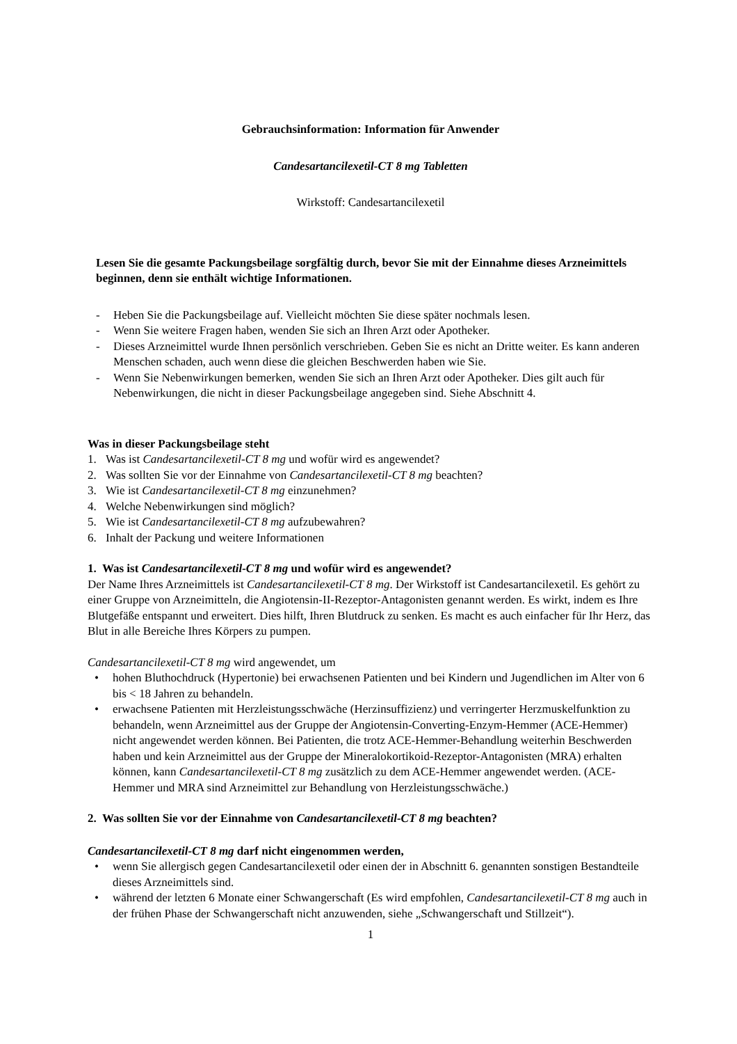Gebrauchsinformation: Information für Anwender
Candesartancilexetil-CT 8 mg Tabletten
Wirkstoff: Candesartancilexetil
Lesen Sie die gesamte Packungsbeilage sorgfältig durch, bevor Sie mit der Einnahme dieses Arzneimittels beginnen, denn sie enthält wichtige Informationen.
- Heben Sie die Packungsbeilage auf. Vielleicht möchten Sie diese später nochmals lesen.
- Wenn Sie weitere Fragen haben, wenden Sie sich an Ihren Arzt oder Apotheker.
- Dieses Arzneimittel wurde Ihnen persönlich verschrieben. Geben Sie es nicht an Dritte weiter. Es kann anderen Menschen schaden, auch wenn diese die gleichen Beschwerden haben wie Sie.
- Wenn Sie Nebenwirkungen bemerken, wenden Sie sich an Ihren Arzt oder Apotheker. Dies gilt auch für Nebenwirkungen, die nicht in dieser Packungsbeilage angegeben sind. Siehe Abschnitt 4.
Was in dieser Packungsbeilage steht
1. Was ist Candesartancilexetil-CT 8 mg und wofür wird es angewendet?
2. Was sollten Sie vor der Einnahme von Candesartancilexetil-CT 8 mg beachten?
3. Wie ist Candesartancilexetil-CT 8 mg einzunehmen?
4. Welche Nebenwirkungen sind möglich?
5. Wie ist Candesartancilexetil-CT 8 mg aufzubewahren?
6. Inhalt der Packung und weitere Informationen
1. Was ist Candesartancilexetil-CT 8 mg und wofür wird es angewendet?
Der Name Ihres Arzneimittels ist Candesartancilexetil-CT 8 mg. Der Wirkstoff ist Candesartancilexetil. Es gehört zu einer Gruppe von Arzneimitteln, die Angiotensin-II-Rezeptor-Antagonisten genannt werden. Es wirkt, indem es Ihre Blutgefäße entspannt und erweitert. Dies hilft, Ihren Blutdruck zu senken. Es macht es auch einfacher für Ihr Herz, das Blut in alle Bereiche Ihres Körpers zu pumpen.
Candesartancilexetil-CT 8 mg wird angewendet, um
• hohen Bluthochdruck (Hypertonie) bei erwachsenen Patienten und bei Kindern und Jugendlichen im Alter von 6 bis < 18 Jahren zu behandeln.
• erwachsene Patienten mit Herzleistungsschwäche (Herzinsuffizienz) und verringerter Herzmuskelfunktion zu behandeln, wenn Arzneimittel aus der Gruppe der Angiotensin-Converting-Enzym-Hemmer (ACE-Hemmer) nicht angewendet werden können. Bei Patienten, die trotz ACE-Hemmer-Behandlung weiterhin Beschwerden haben und kein Arzneimittel aus der Gruppe der Mineralokortikoid-Rezeptor-Antagonisten (MRA) erhalten können, kann Candesartancilexetil-CT 8 mg zusätzlich zu dem ACE-Hemmer angewendet werden. (ACE-Hemmer und MRA sind Arzneimittel zur Behandlung von Herzleistungsschwäche.)
2. Was sollten Sie vor der Einnahme von Candesartancilexetil-CT 8 mg beachten?
Candesartancilexetil-CT 8 mg darf nicht eingenommen werden,
• wenn Sie allergisch gegen Candesartancilexetil oder einen der in Abschnitt 6. genannten sonstigen Bestandteile dieses Arzneimittels sind.
• während der letzten 6 Monate einer Schwangerschaft (Es wird empfohlen, Candesartancilexetil-CT 8 mg auch in der frühen Phase der Schwangerschaft nicht anzuwenden, siehe „Schwangerschaft und Stillzeit“).
1